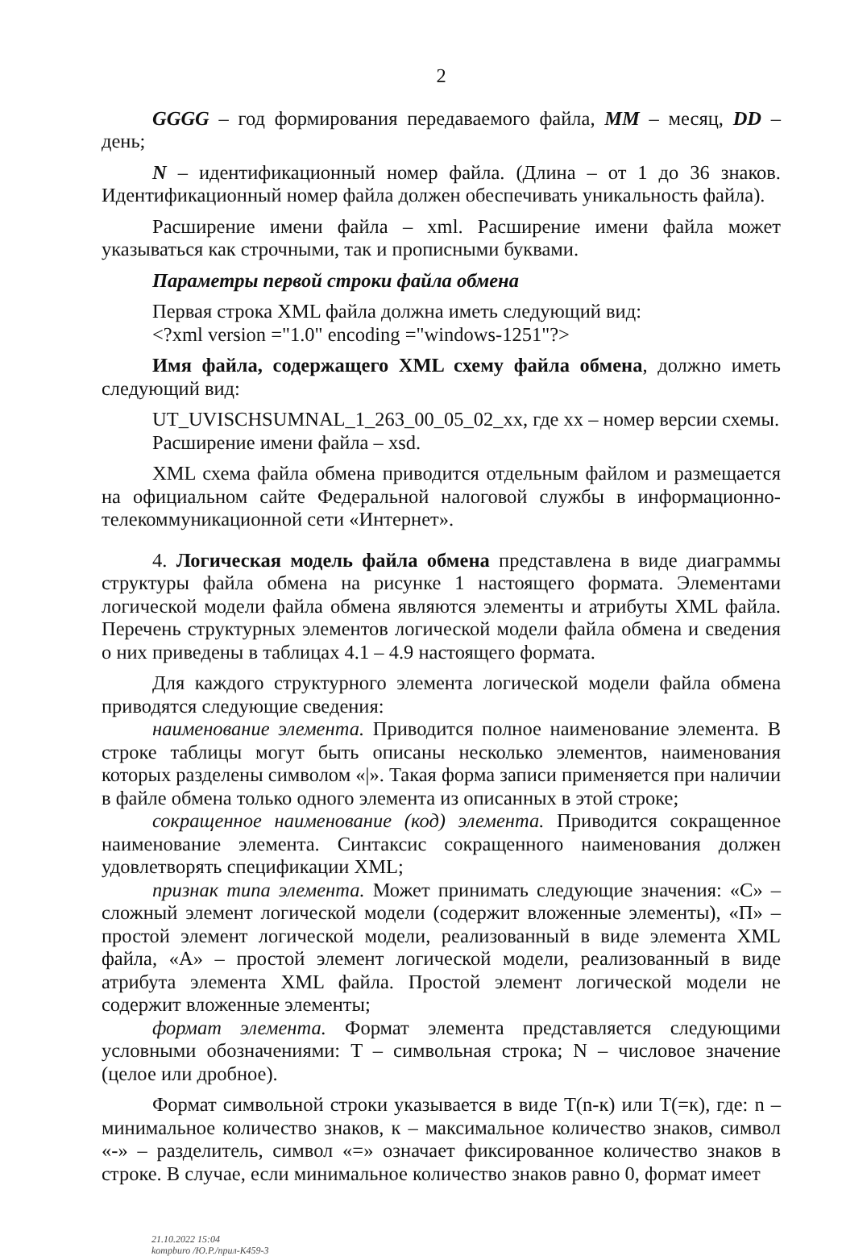2
GGGG – год формирования передаваемого файла, MM – месяц, DD – день;
N – идентификационный номер файла. (Длина – от 1 до 36 знаков. Идентификационный номер файла должен обеспечивать уникальность файла).
Расширение имени файла – xml. Расширение имени файла может указываться как строчными, так и прописными буквами.
Параметры первой строки файла обмена
Первая строка XML файла должна иметь следующий вид:
<?xml version ="1.0" encoding ="windows-1251"?>
Имя файла, содержащего XML схему файла обмена, должно иметь следующий вид:
UT_UVISCHSUMNAL_1_263_00_05_02_xx, где xx – номер версии схемы.
Расширение имени файла – xsd.
XML схема файла обмена приводится отдельным файлом и размещается на официальном сайте Федеральной налоговой службы в информационно-телекоммуникационной сети «Интернет».
4. Логическая модель файла обмена представлена в виде диаграммы структуры файла обмена на рисунке 1 настоящего формата. Элементами логической модели файла обмена являются элементы и атрибуты XML файла. Перечень структурных элементов логической модели файла обмена и сведения о них приведены в таблицах 4.1 – 4.9 настоящего формата.
Для каждого структурного элемента логической модели файла обмена приводятся следующие сведения:
наименование элемента. Приводится полное наименование элемента. В строке таблицы могут быть описаны несколько элементов, наименования которых разделены символом «|». Такая форма записи применяется при наличии в файле обмена только одного элемента из описанных в этой строке;
сокращенное наименование (код) элемента. Приводится сокращенное наименование элемента. Синтаксис сокращенного наименования должен удовлетворять спецификации XML;
признак типа элемента. Может принимать следующие значения: «С» – сложный элемент логической модели (содержит вложенные элементы), «П» – простой элемент логической модели, реализованный в виде элемента XML файла, «А» – простой элемент логической модели, реализованный в виде атрибута элемента XML файла. Простой элемент логической модели не содержит вложенные элементы;
формат элемента. Формат элемента представляется следующими условными обозначениями: T – символьная строка; N – числовое значение (целое или дробное).
Формат символьной строки указывается в виде T(n-к) или T(=к), где: n – минимальное количество знаков, к – максимальное количество знаков, символ «-» – разделитель, символ «=» означает фиксированное количество знаков в строке. В случае, если минимальное количество знаков равно 0, формат имеет
21.10.2022 15:04
kompburo /Ю.Р./прил-К459-3